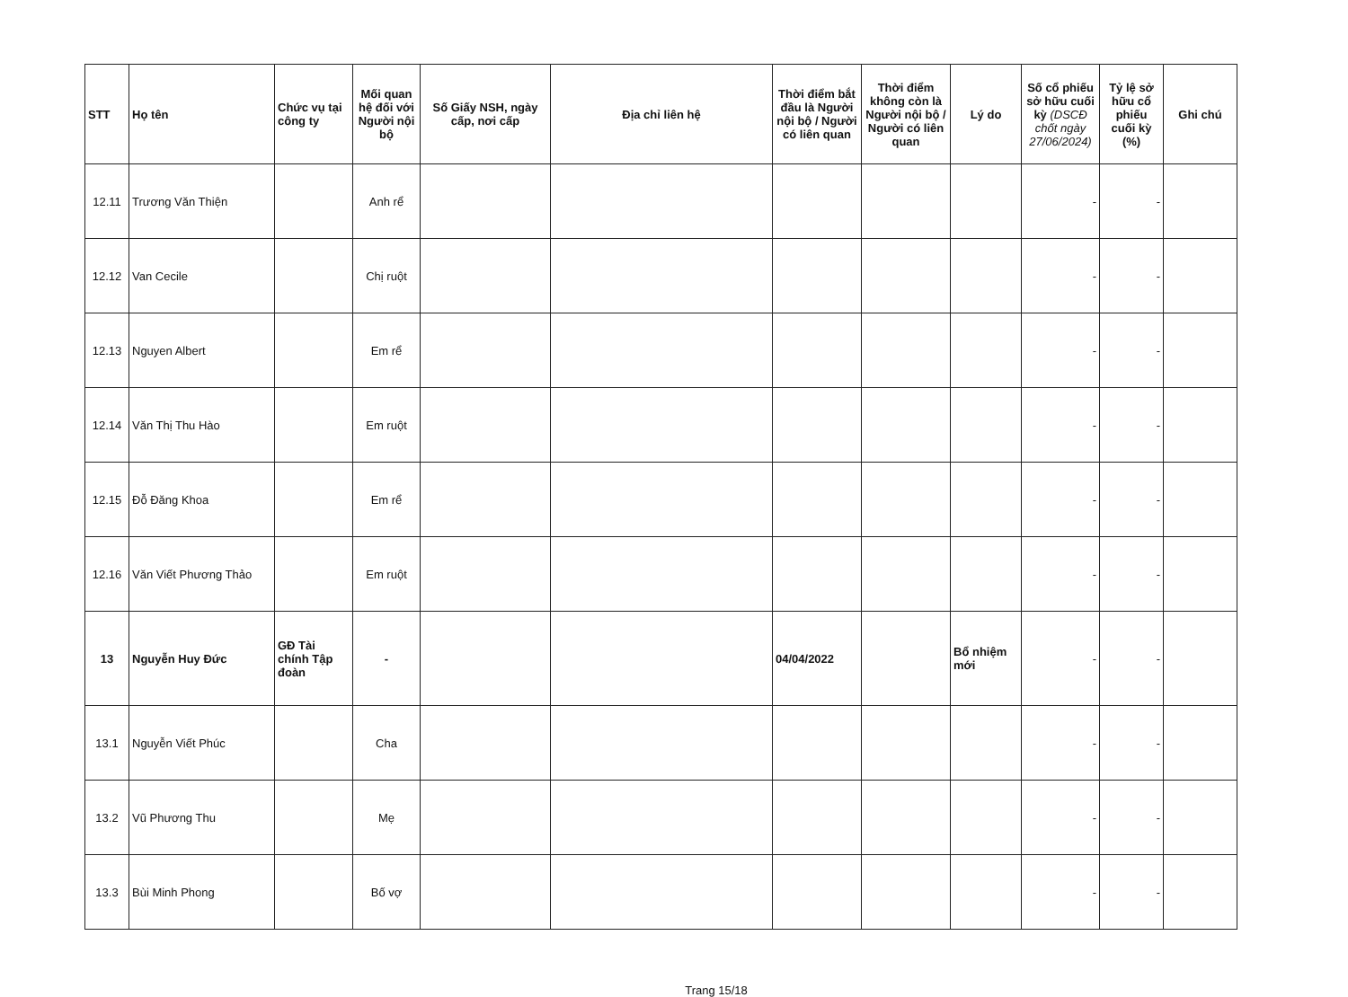| STT | Họ tên | Chức vụ tại công ty | Mối quan hệ đối với Người nội bộ | Số Giấy NSH, ngày cấp, nơi cấp | Địa chỉ liên hệ | Thời điểm bắt đầu là Người nội bộ / Người có liên quan | Thời điểm không còn là Người nội bộ / Người có liên quan | Lý do | Số cổ phiếu sở hữu cuối kỳ (DSCĐ chốt ngày 27/06/2024) | Tỷ lệ sở hữu cổ phiếu cuối kỳ (%) | Ghi chú |
| --- | --- | --- | --- | --- | --- | --- | --- | --- | --- | --- | --- |
| 12.11 | Trương Văn Thiện | | Anh rể | | | | | | - | - | |
| 12.12 | Van Cecile | | Chị ruột | | | | | | - | - | |
| 12.13 | Nguyen Albert | | Em rể | | | | | | - | - | |
| 12.14 | Văn Thị Thu Hào | | Em ruột | | | | | | - | - | |
| 12.15 | Đỗ Đăng Khoa | | Em rể | | | | | | - | - | |
| 12.16 | Văn Viết Phương Thảo | | Em ruột | | | | | | - | - | |
| 13 | Nguyễn Huy Đức | GĐ Tài chính Tập đoàn | - | | | 04/04/2022 | | Bổ nhiệm mới | - | - | |
| 13.1 | Nguyễn Viết Phúc | | Cha | | | | | | - | - | |
| 13.2 | Vũ Phương Thu | | Mẹ | | | | | | - | - | |
| 13.3 | Bùi Minh Phong | | Bố vợ | | | | | | - | - | |
Trang 15/18